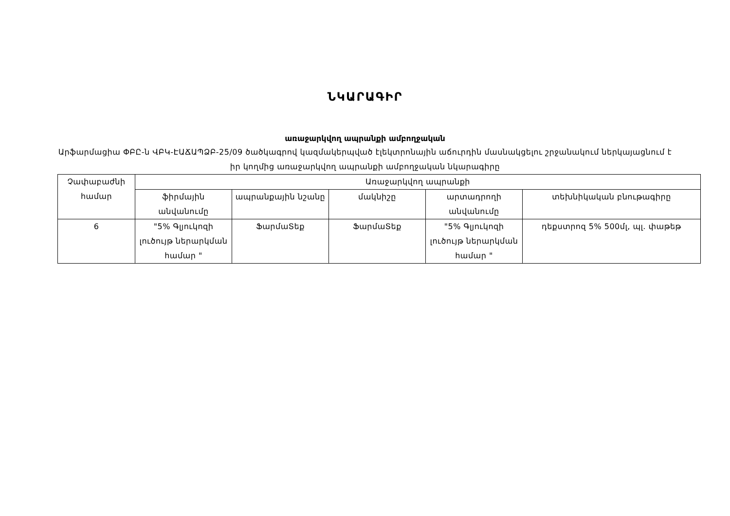ՆԿԱՐԱԳԻՐ
առաջարկվող ապրանքի ամբողջական
Արֆարմացիա ՓԲԸ-ն ՎԲԿ-ԷԱՃԱՊՁԲ-25/09 ծածկագրով կազմակերպված էլեկտրոնային աճուրդին մասնակցելու շրջանակում ներկայացնում է իր կողմից առաջարկվող ապրանքի ամբողջական նկարագիրը
| Չափաբաժնի համար | Առաջարկվող ապրանքի | | | | |
| --- | --- | --- | --- | --- | --- |
| | ֆիրմային անվանումը | ապրանքային նշանը | մակնիշը | արտադրողի անվանումը | տեխնիկական բնութագիրը |
| 6 | "5% Գլյուկոզի լուծույթ ներարկման համար " | ՖարմաՏեք | ՖարմաՏեք | "5% Գլյուկոզի լուծույթ ներարկման համար " | դեքստրոզ 5% 500մլ, պլ. փաթեթ |